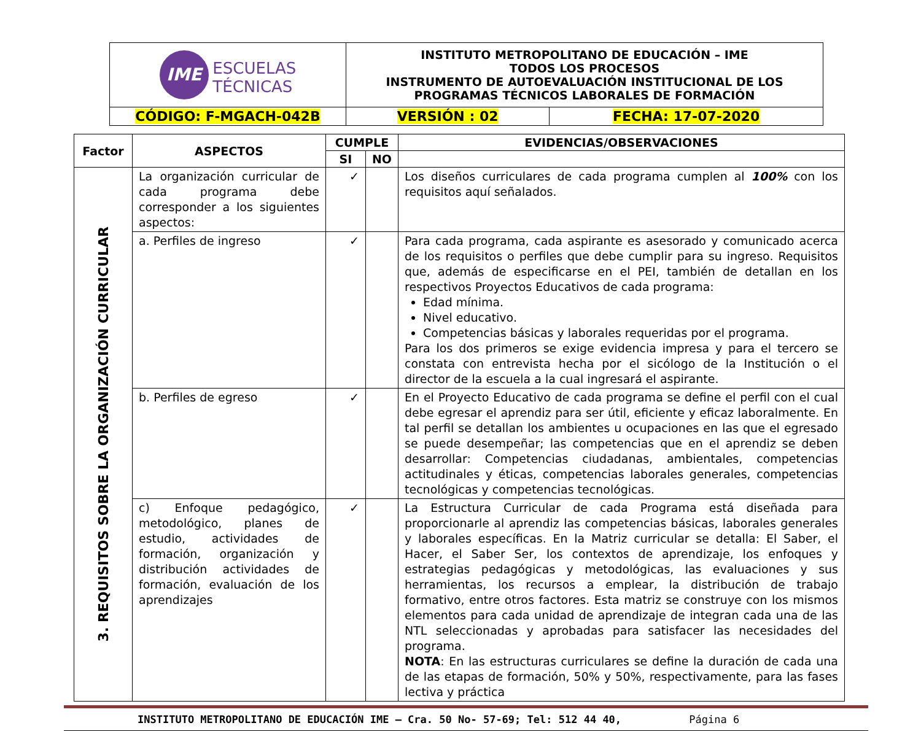| IME ESCUELAS TÉCNICAS | INSTITUTO METROPOLITANO DE EDUCACIÓN – IME TODOS LOS PROCESOS INSTRUMENTO DE AUTOEVALUACIÓN INSTITUCIONAL DE LOS PROGRAMAS TÉCNICOS LABORALES DE FORMACIÓN | |
| CÓDIGO: F-MGACH-042B | VERSIÓN : 02 | FECHA: 17-07-2020 |
| Factor | ASPECTOS | CUMPLE | | EVIDENCIAS/OBSERVACIONES |
| --- | --- | --- | --- | --- |
| | | SI | NO | |
| 3. REQUISITOS SOBRE LA ORGANIZACIÓN CURRICULAR | La organización curricular de cada programa debe corresponder a los siguientes aspectos: | ✓ | | Los diseños curriculares de cada programa cumplen al 100% con los requisitos aquí señalados. |
| | a. Perfiles de ingreso | ✓ | | Para cada programa, cada aspirante es asesorado y comunicado acerca de los requisitos o perfiles que debe cumplir para su ingreso. Requisitos que, además de especificarse en el PEI, también de detallan en los respectivos Proyectos Educativos de cada programa: Edad mínima. Nivel educativo. Competencias básicas y laborales requeridas por el programa. Para los dos primeros se exige evidencia impresa y para el tercero se constata con entrevista hecha por el sicólogo de la Institución o el director de la escuela a la cual ingresará el aspirante. |
| | b. Perfiles de egreso | ✓ | | En el Proyecto Educativo de cada programa se define el perfil con el cual debe egresar el aprendiz para ser útil, eficiente y eficaz laboralmente. En tal perfil se detallan los ambientes u ocupaciones en las que el egresado se puede desempeñar; las competencias que en el aprendiz se deben desarrollar: Competencias ciudadanas, ambientales, competencias actitudinales y éticas, competencias laborales generales, competencias tecnológicas y competencias tecnológicas. |
| | c) Enfoque pedagógico, metodológico, planes de estudio, actividades de formación, organización y distribución actividades de formación, evaluación de los aprendizajes | ✓ | | La Estructura Curricular de cada Programa está diseñada para proporcionarle al aprendiz las competencias básicas, laborales generales y laborales específicas. En la Matriz curricular se detalla: El Saber, el Hacer, el Saber Ser, los contextos de aprendizaje, los enfoques y estrategias pedagógicas y metodológicas, las evaluaciones y sus herramientas, los recursos a emplear, la distribución de trabajo formativo, entre otros factores. Esta matriz se construye con los mismos elementos para cada unidad de aprendizaje de integran cada una de las NTL seleccionadas y aprobadas para satisfacer las necesidades del programa. NOTA : En las estructuras curriculares se define la duración de cada una de las etapas de formación, 50% y 50%, respectivamente, para las fases lectiva y práctica |
INSTITUTO METROPOLITANO DE EDUCACIÓN IME – Cra. 50 No- 57-69; Tel: 512 44 40, Página 6